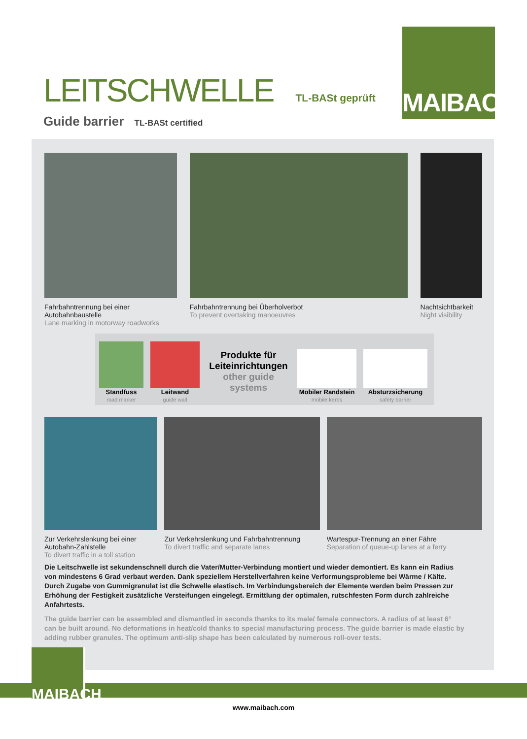MAIBACH
LEITSCHWELLE
TL-BASt geprüft
Guide barrier TL-BASt certified
Fahrbahntrennung bei einer Autobahnbaustelle
Lane marking in motorway roadworks
Fahrbahntrennung bei Überholverbot
To prevent overtaking manoeuvres
Nachtsichtbarkeit
Night visibility
Standfuss
road marker
Leitwand
guide wall
Produkte für Leiteinrichtungen
other guide systems
Mobiler Randstein
mobile kerbs
Absturzsicherung
safety barrier
Zur Verkehrslenkung bei einer Autobahn-Zahlstelle
To divert traffic in a toll station
Zur Verkehrslenkung und Fahrbahntrennung
To divert traffic and separate lanes
Wartespur-Trennung an einer Fähre
Separation of queue-up lanes at a ferry
Die Leitschwelle ist sekundenschnell durch die Vater/Mutter-Verbindung montiert und wieder demontiert. Es kann ein Radius von mindestens 6 Grad verbaut werden. Dank speziellem Herstellverfahren keine Verformungsprobleme bei Wärme / Kälte. Durch Zugabe von Gummigranulat ist die Schwelle elastisch. Im Verbindungsbereich der Elemente werden beim Pressen zur Erhöhung der Festigkeit zusätzliche Versteifungen eingelegt. Ermittlung der optimalen, rutschfesten Form durch zahlreiche Anfahrtests.
The guide barrier can be assembled and dismantled in seconds thanks to its male/ female connectors. A radius of at least 6° can be built around. No deformations in heat/cold thanks to special manufacturing process. The guide barrier is made elastic by adding rubber granules. The optimum anti-slip shape has been calculated by numerous roll-over tests.
MAIBACH
www.maibach.com